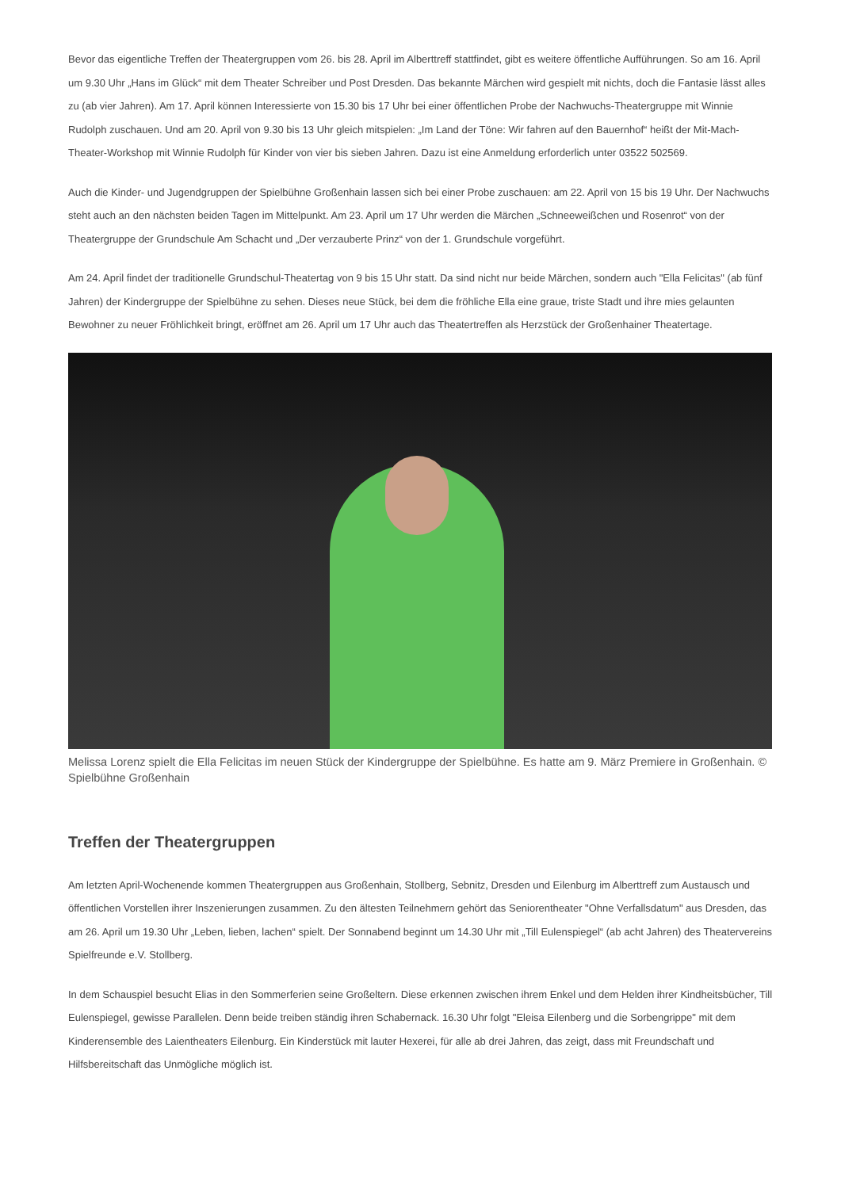Bevor das eigentliche Treffen der Theatergruppen vom 26. bis 28. April im Alberttreff stattfindet, gibt es weitere öffentliche Aufführungen. So am 16. April um 9.30 Uhr „Hans im Glück“ mit dem Theater Schreiber und Post Dresden. Das bekannte Märchen wird gespielt mit nichts, doch die Fantasie lässt alles zu (ab vier Jahren). Am 17. April können Interessierte von 15.30 bis 17 Uhr bei einer öffentlichen Probe der Nachwuchs-Theatergruppe mit Winnie Rudolph zuschauen. Und am 20. April von 9.30 bis 13 Uhr gleich mitspielen: „Im Land der Töne: Wir fahren auf den Bauernhof“ heißt der Mit-Mach-Theater-Workshop mit Winnie Rudolph für Kinder von vier bis sieben Jahren. Dazu ist eine Anmeldung erforderlich unter 03522 502569.
Auch die Kinder- und Jugendgruppen der Spielbühne Großenhain lassen sich bei einer Probe zuschauen: am 22. April von 15 bis 19 Uhr. Der Nachwuchs steht auch an den nächsten beiden Tagen im Mittelpunkt. Am 23. April um 17 Uhr werden die Märchen „Schneeweißchen und Rosenrot“ von der Theatergruppe der Grundschule Am Schacht und „Der verzauberte Prinz“ von der 1. Grundschule vorgeführt.
Am 24. April findet der traditionelle Grundschul-Theatertag von 9 bis 15 Uhr statt. Da sind nicht nur beide Märchen, sondern auch "Ella Felicitas" (ab fünf Jahren) der Kindergruppe der Spielbühne zu sehen. Dieses neue Stück, bei dem die fröhliche Ella eine graue, triste Stadt und ihre mies gelaunten Bewohner zu neuer Fröhlichkeit bringt, eröffnet am 26. April um 17 Uhr auch das Theatertreffen als Herzstück der Großenhainer Theatertage.
Melissa Lorenz spielt die Ella Felicitas im neuen Stück der Kindergruppe der Spielbühne. Es hatte am 9. März Premiere in Großenhain. © Spielbühne Großenhain
Treffen der Theatergruppen
Am letzten April-Wochenende kommen Theatergruppen aus Großenhain, Stollberg, Sebnitz, Dresden und Eilenburg im Alberttreff zum Austausch und öffentlichen Vorstellen ihrer Inszenierungen zusammen. Zu den ältesten Teilnehmern gehört das Seniorentheater "Ohne Verfallsdatum" aus Dresden, das am 26. April um 19.30 Uhr „Leben, lieben, lachen“ spielt. Der Sonnabend beginnt um 14.30 Uhr mit „Till Eulenspiegel“ (ab acht Jahren) des Theatervereins Spielfreunde e.V. Stollberg.
In dem Schauspiel besucht Elias in den Sommerferien seine Großeltern. Diese erkennen zwischen ihrem Enkel und dem Helden ihrer Kindheitsbücher, Till Eulenspiegel, gewisse Parallelen. Denn beide treiben ständig ihren Schabernack. 16.30 Uhr folgt "Eleisa Eilenberg und die Sorbengrippe" mit dem Kinderensemble des Laientheaters Eilenburg. Ein Kinderstück mit lauter Hexerei, für alle ab drei Jahren, das zeigt, dass mit Freundschaft und Hilfsbereitschaft das Unmögliche möglich ist.